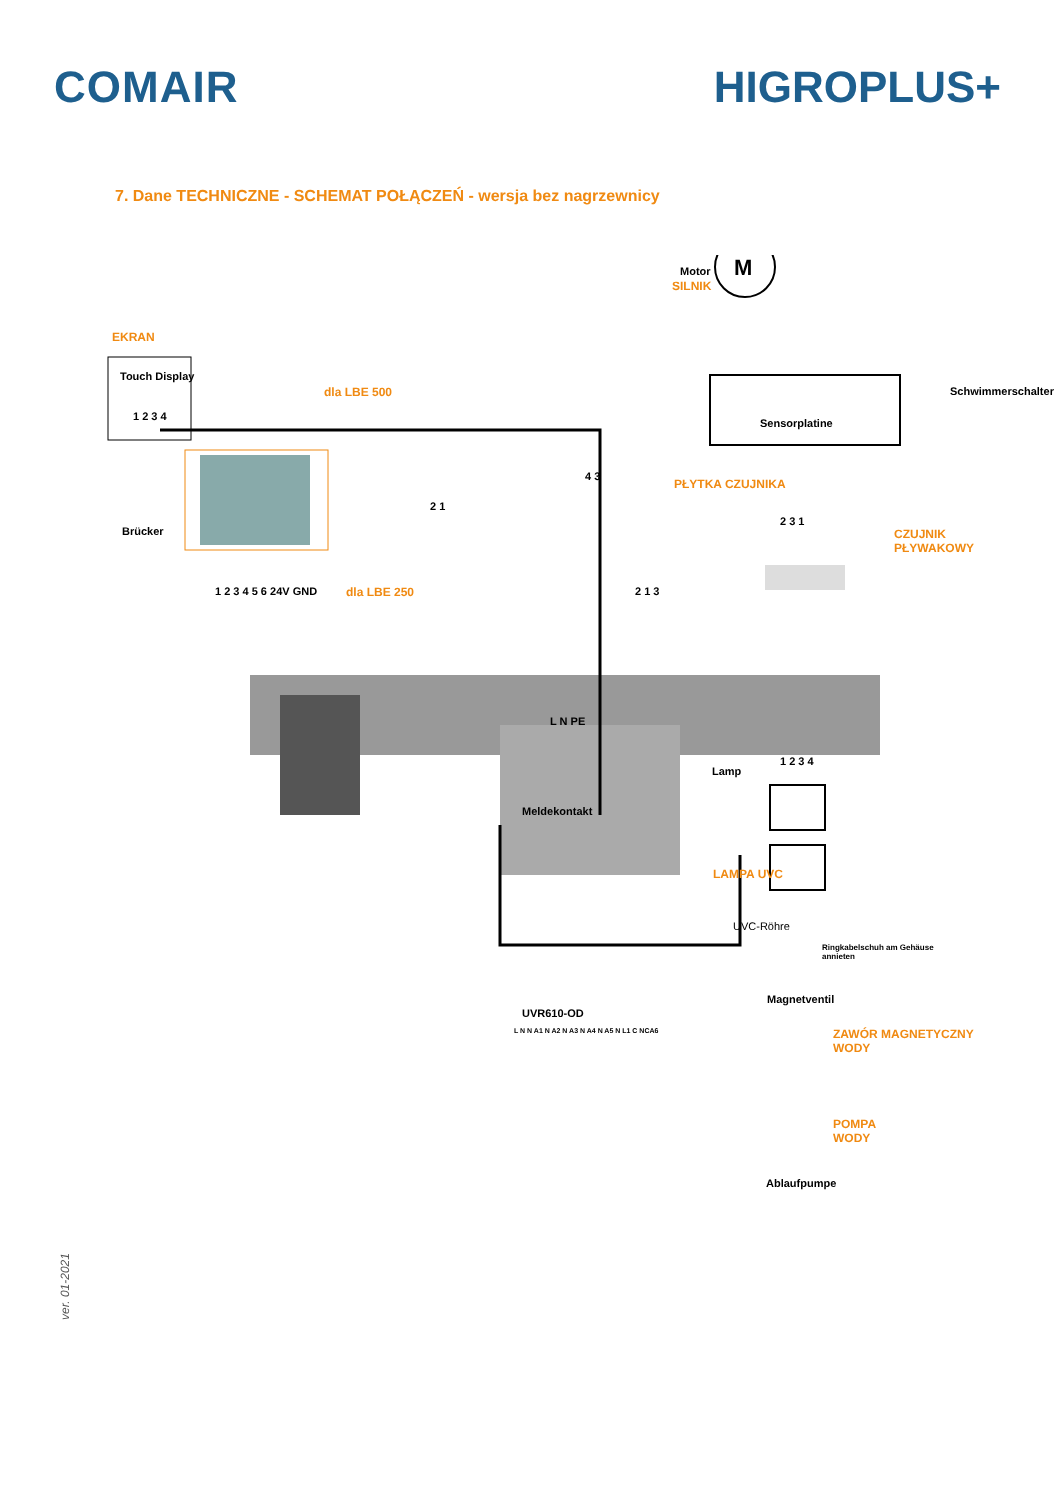COMAIR HIGROPLUS+
7. Dane TECHNICZNE - SCHEMAT POŁĄCZEŃ - wersja bez nagrzewnicy
M
Motor
SILNIK
EKRAN
Touch Display
1 2 3 4
dla LBE 500
Brücker
1 2 3 4 5 6 24V GND dla LBE 250
Sensorplatine
PŁYTKA CZUJNIKA
Schwimmerschalter
CZUJNIK
PŁYWAKOWY
2 1
4 3
2 3 1
2 1 3
L N PE
Meldekontakt
Lamp
1 2 3 4
LAMPA UVC
UVC-Röhre
UVR610-OD
L N N A1 N A2 N A3 N A4 N A5 N L1 C NCA6
Ringkabelschuh am Gehäuse
annieten
Magnetventil
ZAWÓR MAGNETYCZNY
WODY
POMPA
WODY
Ablaufpumpe
ver. 01-2021